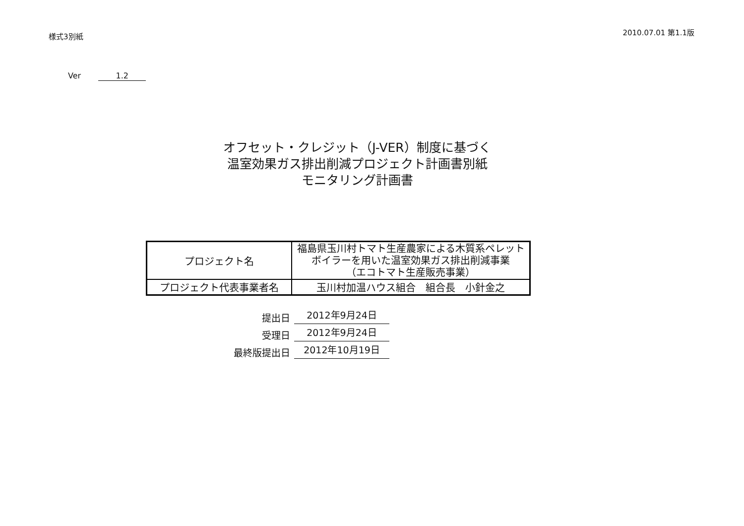様式3別紙
2010.07.01 第1.1版
Ver 1.2
オフセット・クレジット（J-VER）制度に基づく
温室効果ガス排出削減プロジェクト計画書別紙
モニタリング計画書
| プロジェクト名 | 福島県玉川村トマト生産農家による木質系ペレットボイラーを用いた温室効果ガス排出削減事業 （エコトマト生産販売事業） |
| プロジェクト代表事業者名 | 玉川村加温ハウス組合 組合長 小針金之 |
提出日 2012年9月24日
受理日 2012年9月24日
最終版提出日 2012年10月19日